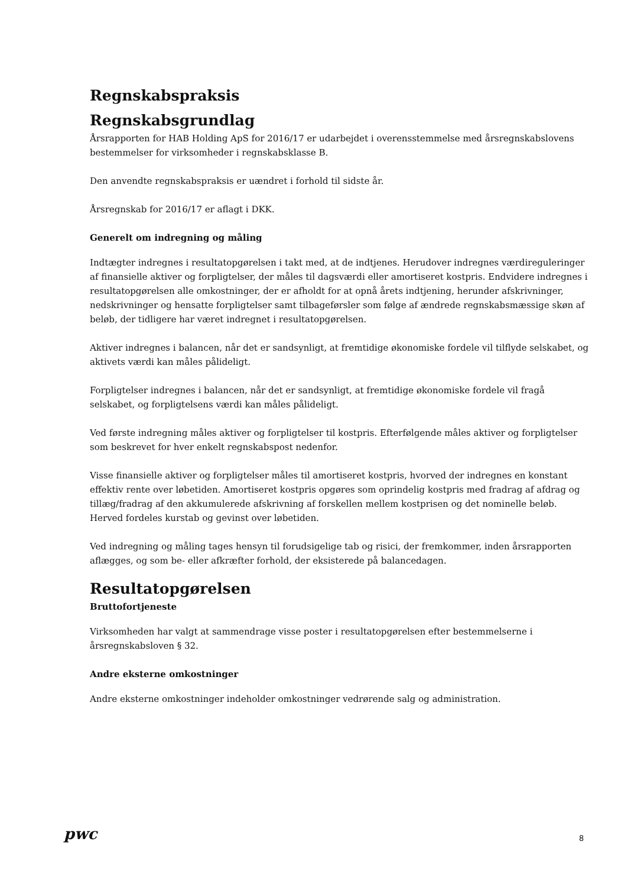Regnskabspraksis
Regnskabsgrundlag
Årsrapporten for HAB Holding ApS for 2016/17 er udarbejdet i overensstemmelse med årsregnskabslovens bestemmelser for virksomheder i regnskabsklasse B.
Den anvendte regnskabspraksis er uændret i forhold til sidste år.
Årsregnskab for 2016/17 er aflagt i DKK.
Generelt om indregning og måling
Indtægter indregnes i resultatopgørelsen i takt med, at de indtjenes. Herudover indregnes værdireguleringer af finansielle aktiver og forpligtelser, der måles til dagsværdi eller amortiseret kostpris. Endvidere indregnes i resultatopgørelsen alle omkostninger, der er afholdt for at opnå årets indtjening, herunder afskrivninger, nedskrivninger og hensatte forpligtelser samt tilbageførsler som følge af ændrede regnskabsmæssige skøn af beløb, der tidligere har været indregnet i resultatopgørelsen.
Aktiver indregnes i balancen, når det er sandsynligt, at fremtidige økonomiske fordele vil tilflyde selskabet, og aktivets værdi kan måles pålideligt.
Forpligtelser indregnes i balancen, når det er sandsynligt, at fremtidige økonomiske fordele vil fragå selskabet, og forpligtelsens værdi kan måles pålideligt.
Ved første indregning måles aktiver og forpligtelser til kostpris. Efterfølgende måles aktiver og forpligtelser som beskrevet for hver enkelt regnskabspost nedenfor.
Visse finansielle aktiver og forpligtelser måles til amortiseret kostpris, hvorved der indregnes en konstant effektiv rente over løbetiden. Amortiseret kostpris opgøres som oprindelig kostpris med fradrag af afdrag og tillæg/fradrag af den akkumulerede afskrivning af forskellen mellem kostprisen og det nominelle beløb. Herved fordeles kurstab og gevinst over løbetiden.
Ved indregning og måling tages hensyn til forudsigelige tab og risici, der fremkommer, inden årsrapporten aflægges, og som be- eller afkræfter forhold, der eksisterede på balancedagen.
Resultatopgørelsen
Bruttofortjeneste
Virksomheden har valgt at sammendrage visse poster i resultatopgørelsen efter bestemmelserne i årsregnskabsloven § 32.
Andre eksterne omkostninger
Andre eksterne omkostninger indeholder omkostninger vedrørende salg og administration.
pwc 8